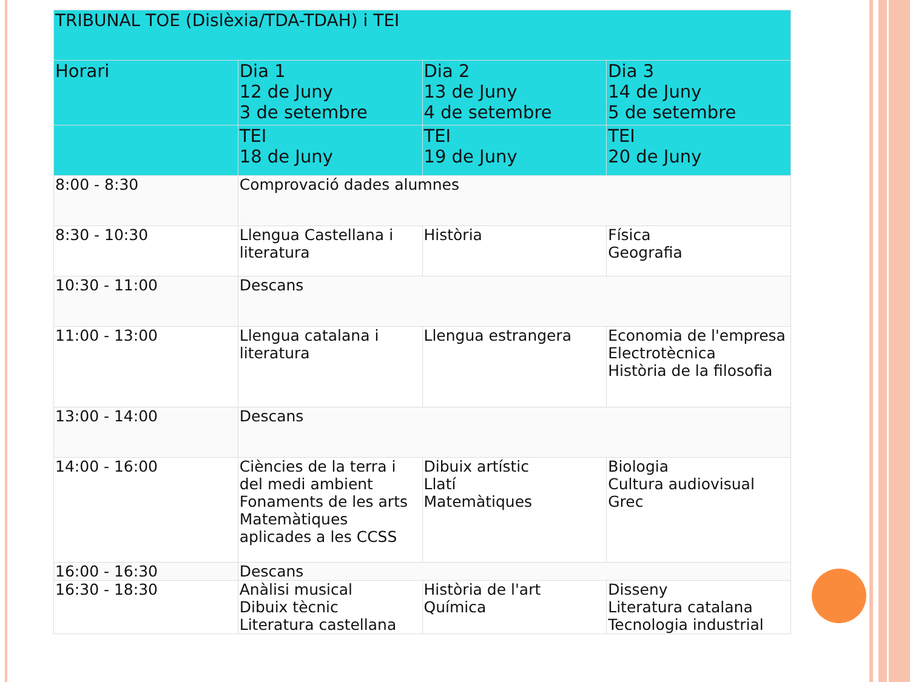| TRIBUNAL TOE (Dislèxia/TDA-TDAH) i TEI | | | |
| --- | --- | --- | --- |
| Horari | Dia 1 12 de Juny 3 de setembre | Dia 2 13 de Juny 4 de setembre | Dia 3 14 de Juny 5 de setembre |
| | TEI 18 de Juny | TEI 19 de Juny | TEI 20 de Juny |
| 8:00 - 8:30 | Comprovació dades alumnes | | |
| 8:30 - 10:30 | Llengua Castellana i literatura | Història | Física Geografia |
| 10:30 - 11:00 | Descans | | |
| 11:00 - 13:00 | Llengua catalana i literatura | Llengua estrangera | Economia de l'empresa Electrotècnica Història de la filosofia |
| 13:00 - 14:00 | Descans | | |
| 14:00 - 16:00 | Ciències de la terra i del medi ambient Fonaments de les arts Matemàtiques aplicades a les CCSS | Dibuix artístic Llatí Matemàtiques | Biologia Cultura audiovisual Grec |
| 16:00 - 16:30 | Descans | | |
| 16:30 - 18:30 | Anàlisi musical Dibuix tècnic Literatura castellana | Història de l'art Química | Disseny Literatura catalana Tecnologia industrial |